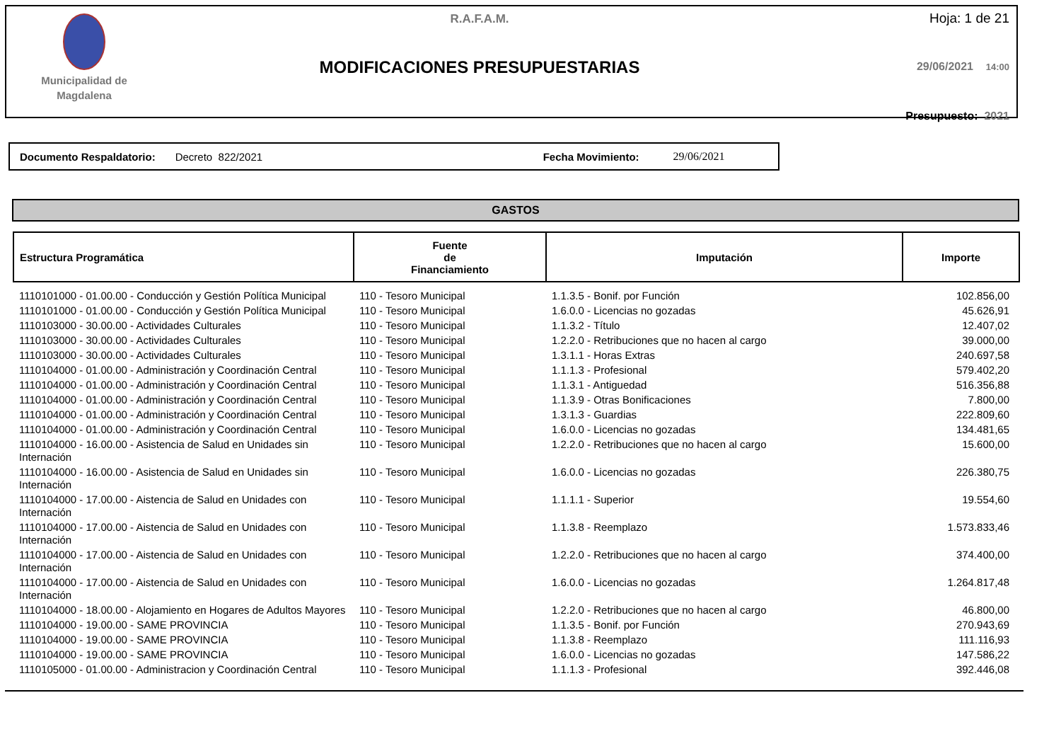Municipalidad de
Magdalena
R.A.F.A.M.
MODIFICACIONES PRESUPUESTARIAS
Hoja: 1 de 21
29/06/2021 14:00
Presupuesto: 2021
Documento Respaldatorio: Decreto 822/2021 Fecha Movimiento: 29/06/2021
GASTOS
| Estructura Programática | Fuente de Financiamiento | Imputación | Importe |
| --- | --- | --- | --- |
| 1110101000 - 01.00.00 - Conducción y Gestión Política Municipal | 110 - Tesoro Municipal | 1.1.3.5 - Bonif. por Función | 102.856,00 |
| 1110101000 - 01.00.00 - Conducción y Gestión Política Municipal | 110 - Tesoro Municipal | 1.6.0.0 - Licencias no gozadas | 45.626,91 |
| 1110103000 - 30.00.00 - Actividades Culturales | 110 - Tesoro Municipal | 1.1.3.2 - Título | 12.407,02 |
| 1110103000 - 30.00.00 - Actividades Culturales | 110 - Tesoro Municipal | 1.2.2.0 - Retribuciones que no hacen al cargo | 39.000,00 |
| 1110103000 - 30.00.00 - Actividades Culturales | 110 - Tesoro Municipal | 1.3.1.1 - Horas Extras | 240.697,58 |
| 1110104000 - 01.00.00 - Administración y Coordinación Central | 110 - Tesoro Municipal | 1.1.1.3 - Profesional | 579.402,20 |
| 1110104000 - 01.00.00 - Administración y Coordinación Central | 110 - Tesoro Municipal | 1.1.3.1 - Antiguedad | 516.356,88 |
| 1110104000 - 01.00.00 - Administración y Coordinación Central | 110 - Tesoro Municipal | 1.1.3.9 - Otras Bonificaciones | 7.800,00 |
| 1110104000 - 01.00.00 - Administración y Coordinación Central | 110 - Tesoro Municipal | 1.3.1.3 - Guardias | 222.809,60 |
| 1110104000 - 01.00.00 - Administración y Coordinación Central | 110 - Tesoro Municipal | 1.6.0.0 - Licencias no gozadas | 134.481,65 |
| 1110104000 - 16.00.00 - Asistencia de Salud en Unidades sin Internación | 110 - Tesoro Municipal | 1.2.2.0 - Retribuciones que no hacen al cargo | 15.600,00 |
| 1110104000 - 16.00.00 - Asistencia de Salud en Unidades sin Internación | 110 - Tesoro Municipal | 1.6.0.0 - Licencias no gozadas | 226.380,75 |
| 1110104000 - 17.00.00 - Aistencia de Salud en Unidades con Internación | 110 - Tesoro Municipal | 1.1.1.1 - Superior | 19.554,60 |
| 1110104000 - 17.00.00 - Aistencia de Salud en Unidades con Internación | 110 - Tesoro Municipal | 1.1.3.8 - Reemplazo | 1.573.833,46 |
| 1110104000 - 17.00.00 - Aistencia de Salud en Unidades con Internación | 110 - Tesoro Municipal | 1.2.2.0 - Retribuciones que no hacen al cargo | 374.400,00 |
| 1110104000 - 17.00.00 - Aistencia de Salud en Unidades con Internación | 110 - Tesoro Municipal | 1.6.0.0 - Licencias no gozadas | 1.264.817,48 |
| 1110104000 - 18.00.00 - Alojamiento en Hogares de Adultos Mayores | 110 - Tesoro Municipal | 1.2.2.0 - Retribuciones que no hacen al cargo | 46.800,00 |
| 1110104000 - 19.00.00 - SAME PROVINCIA | 110 - Tesoro Municipal | 1.1.3.5 - Bonif. por Función | 270.943,69 |
| 1110104000 - 19.00.00 - SAME PROVINCIA | 110 - Tesoro Municipal | 1.1.3.8 - Reemplazo | 111.116,93 |
| 1110104000 - 19.00.00 - SAME PROVINCIA | 110 - Tesoro Municipal | 1.6.0.0 - Licencias no gozadas | 147.586,22 |
| 1110105000 - 01.00.00 - Administracion y Coordinación Central | 110 - Tesoro Municipal | 1.1.1.3 - Profesional | 392.446,08 |